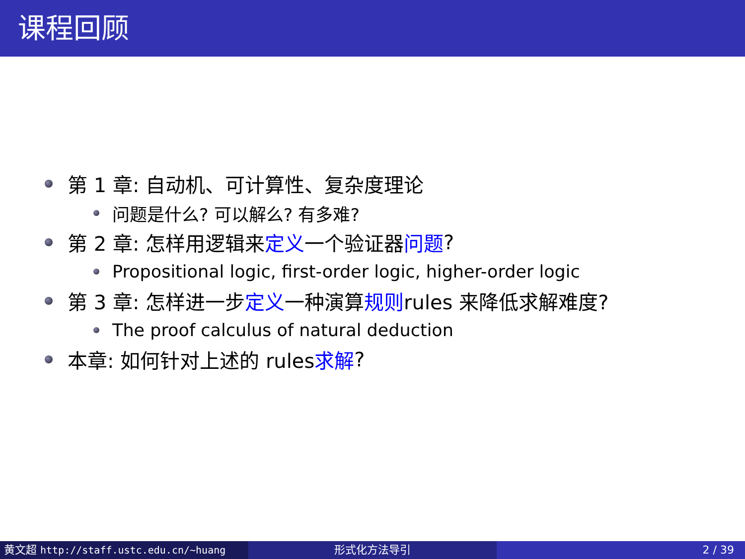课程回顾
第 1 章: 自动机、可计算性、复杂度理论
问题是什么? 可以解么? 有多难?
第 2 章: 怎样用逻辑来 定义 一个验证器 问题?
Propositional logic, first-order logic, higher-order logic
第 3 章: 怎样进一步 定义 一种演算 规则 rules 来降低求解难度?
The proof calculus of natural deduction
本章: 如何针对上述的 rules 求解?
黄文超 http://staff.ustc.edu.cn/~huang 形式化方法导引 2 / 39